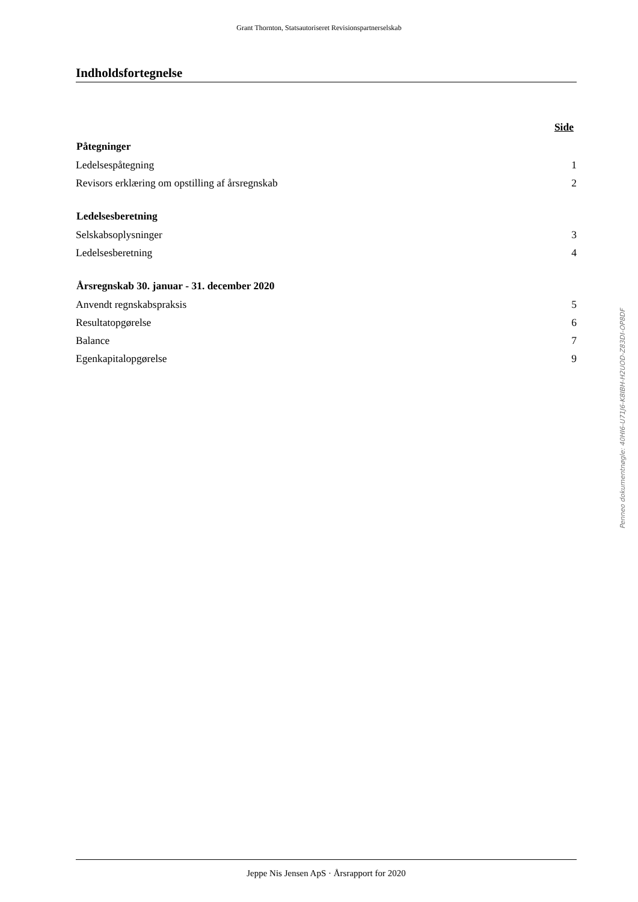Grant Thornton, Statsautoriseret Revisionspartnerselskab
Indholdsfortegnelse
| | Side |
| Påtegninger | |
| Ledelsespåtegning | 1 |
| Revisors erklæring om opstilling af årsregnskab | 2 |
| Ledelsesberetning | |
| Selskabsoplysninger | 3 |
| Ledelsesberetning | 4 |
| Årsregnskab 30. januar - 31. december 2020 | |
| Anvendt regnskabspraksis | 5 |
| Resultatopgørelse | 6 |
| Balance | 7 |
| Egenkapitalopgørelse | 9 |
Penneo dokumentnøgle: 40HI6-U71J6-K8IBH-H2UOD-Z83DI-OP8DF
Jeppe Nis Jensen ApS · Årsrapport for 2020